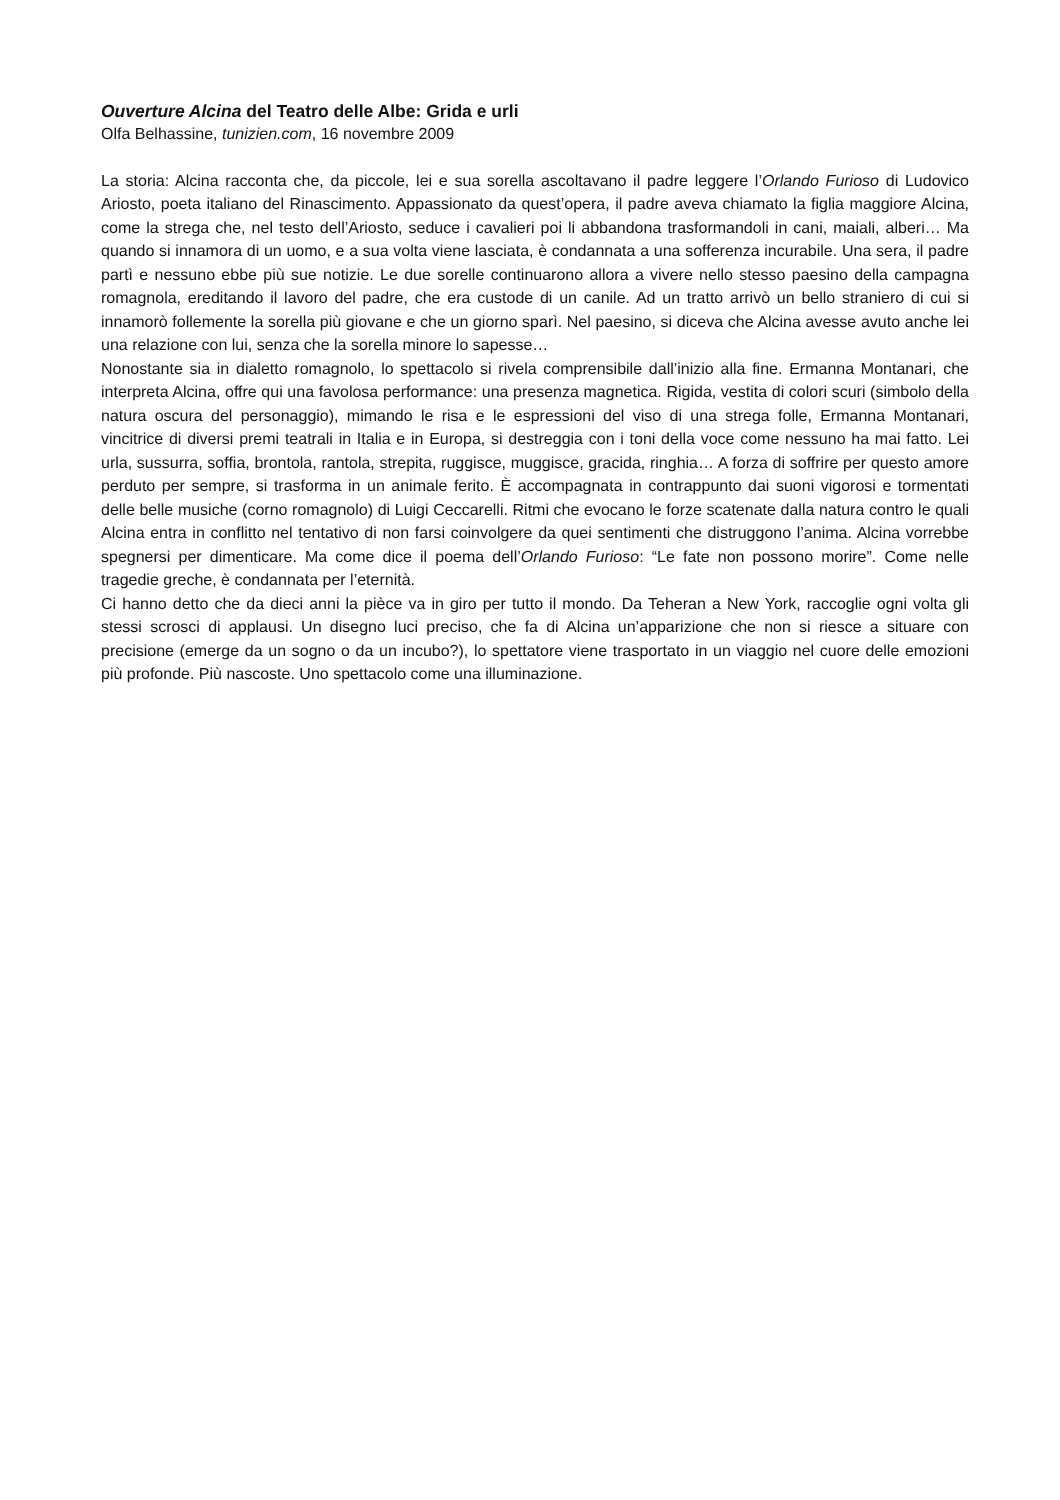Ouverture Alcina del Teatro delle Albe: Grida e urli
Olfa Belhassine, tunizien.com, 16 novembre 2009
La storia: Alcina racconta che, da piccole, lei e sua sorella ascoltavano il padre leggere l’Orlando Furioso di Ludovico Ariosto, poeta italiano del Rinascimento. Appassionato da quest’opera, il padre aveva chiamato la figlia maggiore Alcina, come la strega che, nel testo dell’Ariosto, seduce i cavalieri poi li abbandona trasformandoli in cani, maiali, alberi… Ma quando si innamora di un uomo, e a sua volta viene lasciata, è condannata a una sofferenza incurabile. Una sera, il padre partì e nessuno ebbe più sue notizie. Le due sorelle continuarono allora a vivere nello stesso paesino della campagna romagnola, ereditando il lavoro del padre, che era custode di un canile. Ad un tratto arrivò un bello straniero di cui si innamorò follemente la sorella più giovane e che un giorno sparì. Nel paesino, si diceva che Alcina avesse avuto anche lei una relazione con lui, senza che la sorella minore lo sapesse…
Nonostante sia in dialetto romagnolo, lo spettacolo si rivela comprensibile dall’inizio alla fine. Ermanna Montanari, che interpreta Alcina, offre qui una favolosa performance: una presenza magnetica. Rigida, vestita di colori scuri (simbolo della natura oscura del personaggio), mimando le risa e le espressioni del viso di una strega folle, Ermanna Montanari, vincitrice di diversi premi teatrali in Italia e in Europa, si destreggia con i toni della voce come nessuno ha mai fatto. Lei urla, sussurra, soffia, brontola, rantola, strepita, ruggisce, muggisce, gracida, ringhia… A forza di soffrire per questo amore perduto per sempre, si trasforma in un animale ferito. È accompagnata in contrappunto dai suoni vigorosi e tormentati delle belle musiche (corno romagnolo) di Luigi Ceccarelli. Ritmi che evocano le forze scatenate dalla natura contro le quali Alcina entra in conflitto nel tentativo di non farsi coinvolgere da quei sentimenti che distruggono l’anima. Alcina vorrebbe spegnersi per dimenticare. Ma come dice il poema dell’Orlando Furioso: “Le fate non possono morire”. Come nelle tragedie greche, è condannata per l’eternità.
Ci hanno detto che da dieci anni la pièce va in giro per tutto il mondo. Da Teheran a New York, raccoglie ogni volta gli stessi scrosci di applausi. Un disegno luci preciso, che fa di Alcina un’apparizione che non si riesce a situare con precisione (emerge da un sogno o da un incubo?), lo spettatore viene trasportato in un viaggio nel cuore delle emozioni più profonde. Più nascoste. Uno spettacolo come una illuminazione.